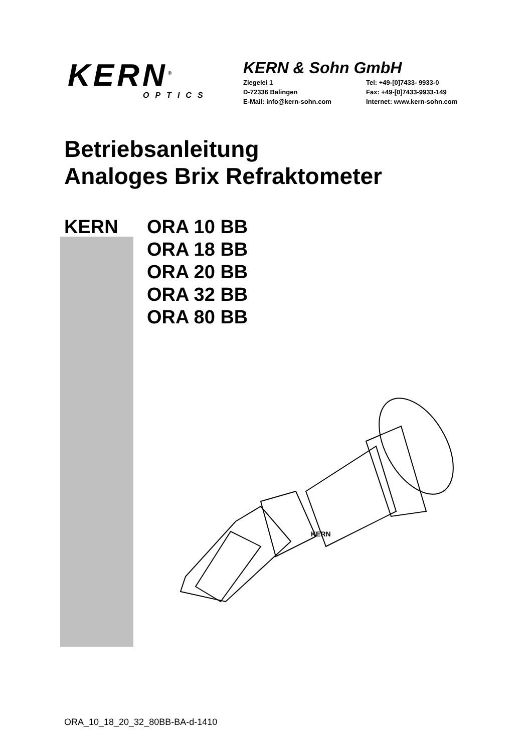KERN<sup>®</sup>
OPTICS
KERN & Sohn GmbH
Ziegelei 1 Tel: +49-[0]7433- 9933-0 D-72336 Balingen Fax: +49-[0]7433-9933-149 E-Mail: info@kern-sohn.com Internet: www.kern-sohn.com
Betriebsanleitung
Analoges Brix Refraktometer
KERN ORA 10 BB
ORA 18 BB
ORA 20 BB
ORA 32 BB
ORA 80 BB
KERN
ORA_10_18_20_32_80BB-BA-d-1410